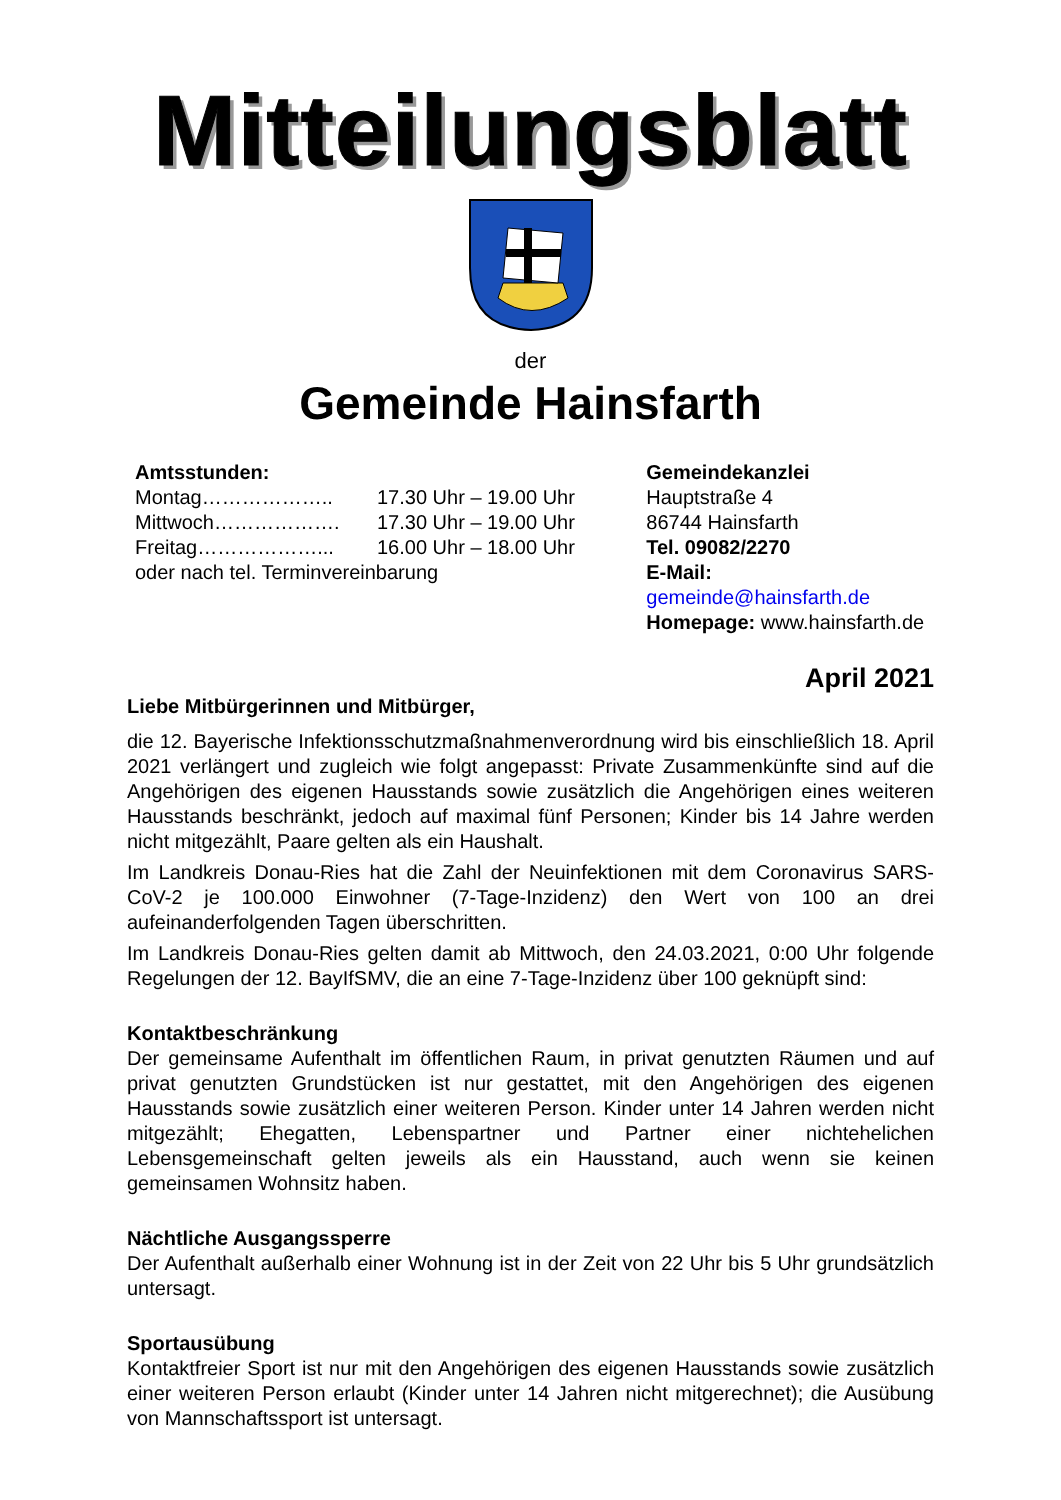Mitteilungsblatt
der
Gemeinde Hainsfarth
Amtsstunden:
Montag……………….. 17.30 Uhr – 19.00 Uhr
Mittwoch………………. 17.30 Uhr – 19.00 Uhr
Freitag………………... 16.00 Uhr – 18.00 Uhr
oder nach tel. Terminvereinbarung
Gemeindekanzlei
Hauptstraße 4
86744 Hainsfarth
Tel. 09082/2270
E-Mail: gemeinde@hainsfarth.de
Homepage: www.hainsfarth.de
April 2021
Liebe Mitbürgerinnen und Mitbürger,
die 12. Bayerische Infektionsschutzmaßnahmenverordnung wird bis einschließlich 18. April 2021 verlängert und zugleich wie folgt angepasst: Private Zusammenkünfte sind auf die Angehörigen des eigenen Hausstands sowie zusätzlich die Angehörigen eines weiteren Hausstands beschränkt, jedoch auf maximal fünf Personen; Kinder bis 14 Jahre werden nicht mitgezählt, Paare gelten als ein Haushalt.
Im Landkreis Donau-Ries hat die Zahl der Neuinfektionen mit dem Coronavirus SARS-CoV-2 je 100.000 Einwohner (7-Tage-Inzidenz) den Wert von 100 an drei aufeinanderfolgenden Tagen überschritten.
Im Landkreis Donau-Ries gelten damit ab Mittwoch, den 24.03.2021, 0:00 Uhr folgende Regelungen der 12. BayIfSMV, die an eine 7-Tage-Inzidenz über 100 geknüpft sind:
Kontaktbeschränkung
Der gemeinsame Aufenthalt im öffentlichen Raum, in privat genutzten Räumen und auf privat genutzten Grundstücken ist nur gestattet, mit den Angehörigen des eigenen Hausstands sowie zusätzlich einer weiteren Person. Kinder unter 14 Jahren werden nicht mitgezählt; Ehegatten, Lebenspartner und Partner einer nichtehelichen Lebensgemeinschaft gelten jeweils als ein Hausstand, auch wenn sie keinen gemeinsamen Wohnsitz haben.
Nächtliche Ausgangssperre
Der Aufenthalt außerhalb einer Wohnung ist in der Zeit von 22 Uhr bis 5 Uhr grundsätzlich untersagt.
Sportausübung
Kontaktfreier Sport ist nur mit den Angehörigen des eigenen Hausstands sowie zusätzlich einer weiteren Person erlaubt (Kinder unter 14 Jahren nicht mitgerechnet); die Ausübung von Mannschaftssport ist untersagt.